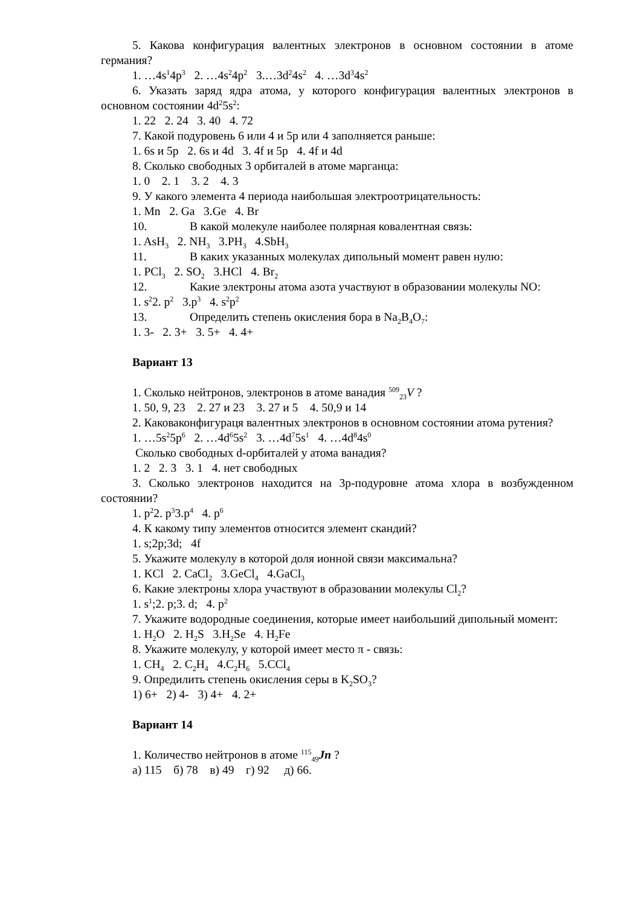5. Какова конфигурация валентных электронов в основном состоянии в атоме германия?
1. …4s<sup>1</sup>4p<sup>3</sup> 2. …4s<sup>2</sup>4p<sup>2</sup> 3.…3d<sup>2</sup>4s<sup>2</sup> 4. …3d<sup>3</sup>4s<sup>2</sup>
6. Указать заряд ядра атома, у которого конфигурация валентных электронов в основном состоянии 4d<sup>2</sup>5s<sup>2</sup>:
1. 22 2. 24 3. 40 4. 72
7. Какой подуровень 6 или 4 и 5p или 4 заполняется раньше:
1. 6s и 5p 2. 6s и 4d 3. 4f и 5p 4. 4f и 4d
8. Сколько свободных 3 орбиталей в атоме марганца:
1. 0 2. 1 3. 2 4. 3
9. У какого элемента 4 периода наибольшая электроотрицательность:
1. Mn 2. Ga 3.Ge 4. Br
10. В какой молекуле наиболее полярная ковалентная связь:
1. AsH<sub>3</sub> 2. NH<sub>3</sub> 3.PH<sub>3</sub> 4.SbH<sub>3</sub>
11. В каких указанных молекулах дипольный момент равен нулю:
1. PCl<sub>3</sub> 2. SO<sub>2</sub> 3.HCl 4. Br<sub>2</sub>
12. Какие электроны атома азота участвуют в образовании молекулы NO:
1. s<sup>2</sup>2. p<sup>2</sup> 3.p<sup>3</sup> 4. s<sup>2</sup>p<sup>2</sup>
13. Определить степень окисления бора в Na<sub>2</sub>B<sub>4</sub>O<sub>7</sub>:
1. 3- 2. 3+ 3. 5+ 4. 4+
Вариант 13
1. Сколько нейтронов, электронов в атоме ванадия <sup>509</sup><sub>23</sub>V ?
1. 50, 9, 23 2. 27 и 23 3. 27 и 5 4. 50,9 и 14
2. Каковаконфигураця валентных электронов в основном состоянии атома рутения?
1. …5s<sup>2</sup>5p<sup>6</sup> 2. …4d<sup>6</sup>5s<sup>2</sup> 3. …4d<sup>7</sup>5s<sup>1</sup> 4. …4d<sup>8</sup>4s<sup>0</sup>
Сколько свободных d-орбиталей у атома ванадия?
1. 2 2. 3 3. 1 4. нет свободных
3. Сколько электронов находится на 3р-подуровне атома хлора в возбужденном состоянии?
1. p<sup>2</sup>2. p<sup>3</sup>3.p<sup>4</sup> 4. p<sup>6</sup>
4. К какому типу элементов относится элемент скандий?
1. s;2p;3d; 4f
5. Укажите молекулу в которой доля ионной связи максимальна?
1. KCl 2. CaCl<sub>2</sub> 3.GeCl<sub>4</sub> 4.GaCl<sub>3</sub>
6. Какие электроны хлора участвуют в образовании молекулы Cl<sub>2</sub>?
1. s<sup>1</sup>;2. p;3. d; 4. p<sup>2</sup>
7. Укажите водородные соединения, которые имеет наибольший дипольный момент:
1. H<sub>2</sub>O 2. H<sub>2</sub>S 3.H<sub>2</sub>Se 4. H<sub>2</sub>Fe
8. Укажите молекулу, у которой имеет место π - связь:
1. CH<sub>4</sub> 2. C<sub>2</sub>H<sub>4</sub> 4.C<sub>2</sub>H<sub>6</sub> 5.CCl<sub>4</sub>
9. Опредилить степень окисления серы в K<sub>2</sub>SO<sub>3</sub>?
1) 6+ 2) 4- 3) 4+ 4. 2+
Вариант 14
1. Количество нейтронов в атоме <sup>115</sup><sub>49</sub>Jn ?
а) 115 б) 78 в) 49 г) 92 д) 66.